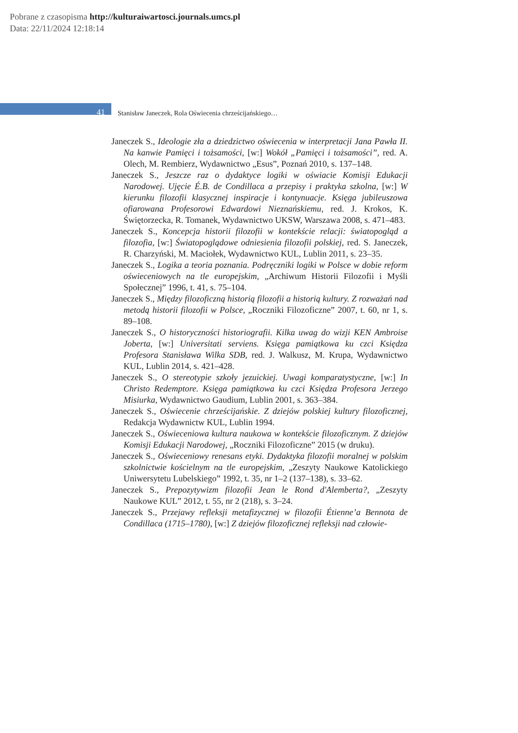Pobrane z czasopisma http://kulturaiwartosci.journals.umcs.pl
Data: 22/11/2024 12:18:14
41 Stanisław Janeczek, Rola Oświecenia chrześcijańskiego…
Janeczek S., Ideologie zła a dziedzictwo oświecenia w interpretacji Jana Pawła II. Na kanwie Pamięci i tożsamości, [w:] Wokół „Pamięci i tożsamości”, red. A. Olech, M. Rembierz, Wydawnictwo „Esus”, Poznań 2010, s. 137–148.
Janeczek S., Jeszcze raz o dydaktyce logiki w oświacie Komisji Edukacji Narodowej. Ujęcie É.B. de Condillaca a przepisy i praktyka szkolna, [w:] W kierunku filozofii klasycznej inspiracje i kontynuacje. Księga jubileuszowa ofiarowana Profesorowi Edwardowi Nieznańskiemu, red. J. Krokos, K. Świętorzecka, R. Tomanek, Wydawnictwo UKSW, Warszawa 2008, s. 471–483.
Janeczek S., Koncepcja historii filozofii w kontekście relacji: światopogląd a filozofia, [w:] Światopoglądowe odniesienia filozofii polskiej, red. S. Janeczek, R. Charzyński, M. Maciołek, Wydawnictwo KUL, Lublin 2011, s. 23–35.
Janeczek S., Logika a teoria poznania. Podręczniki logiki w Polsce w dobie reform oświeceniowych na tle europejskim, „Archiwum Historii Filozofii i Myśli Społecznej” 1996, t. 41, s. 75–104.
Janeczek S., Między filozoficzną historią filozofii a historią kultury. Z rozważań nad metodą historii filozofii w Polsce, „Roczniki Filozoficzne” 2007, t. 60, nr 1, s. 89–108.
Janeczek S., O historyczności historiografii. Kilka uwag do wizji KEN Ambroise Joberta, [w:] Universitati serviens. Księga pamiątkowa ku czci Księdza Profesora Stanisława Wilka SDB, red. J. Walkusz, M. Krupa, Wydawnictwo KUL, Lublin 2014, s. 421–428.
Janeczek S., O stereotypie szkoły jezuickiej. Uwagi komparatystyczne, [w:] In Christo Redemptore. Księga pamiątkowa ku czci Księdza Profesora Jerzego Misiurka, Wydawnictwo Gaudium, Lublin 2001, s. 363–384.
Janeczek S., Oświecenie chrześcijańskie. Z dziejów polskiej kultury filozoficznej, Redakcja Wydawnictw KUL, Lublin 1994.
Janeczek S., Oświeceniowa kultura naukowa w kontekście filozoficznym. Z dziejów Komisji Edukacji Narodowej, „Roczniki Filozoficzne” 2015 (w druku).
Janeczek S., Oświeceniowy renesans etyki. Dydaktyka filozofii moralnej w polskim szkolnictwie kościelnym na tle europejskim, „Zeszyty Naukowe Katolickiego Uniwersytetu Lubelskiego” 1992, t. 35, nr 1–2 (137–138), s. 33–62.
Janeczek S., Prepozytywizm filozofii Jean le Rond d'Alemberta?, „Zeszyty Naukowe KUL” 2012, t. 55, nr 2 (218), s. 3–24.
Janeczek S., Przejawy refleksji metafizycznej w filozofii Étienne’a Bennota de Condillaca (1715–1780), [w:] Z dziejów filozoficznej refleksji nad człowie-